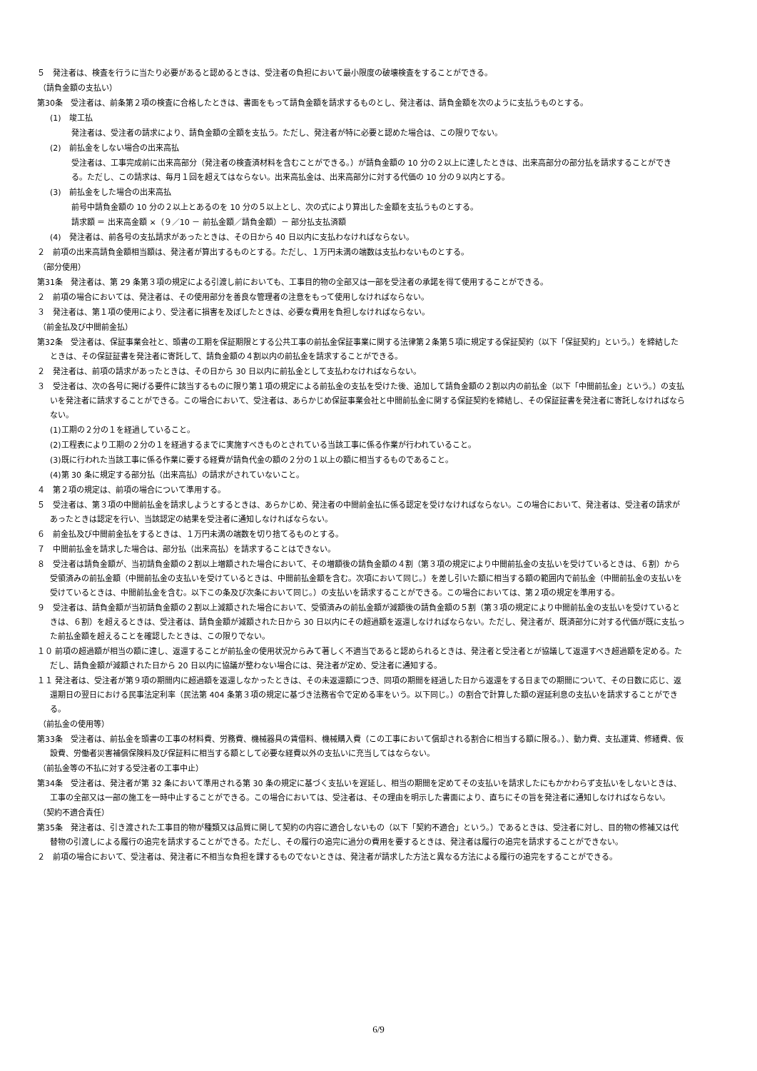５　発注者は、検査を行うに当たり必要があると認めるときは、受注者の負担において最小限度の破壊検査をすることができる。
（請負金額の支払い）
第30条　受注者は、前条第２項の検査に合格したときは、書面をもって請負金額を請求するものとし、発注者は、請負金額を次のように支払うものとする。
(1)　竣工払
発注者は、受注者の請求により、請負金額の全額を支払う。ただし、発注者が特に必要と認めた場合は、この限りでない。
(2)　前払金をしない場合の出来高払
受注者は、工事完成前に出来高部分（発注者の検査済材料を含むことができる。）が請負金額の 10 分の２以上に達したときは、出来高部分の部分払を請求することができる。ただし、この請求は、毎月１回を超えてはならない。出来高払金は、出来高部分に対する代価の 10 分の９以内とする。
(3)　前払金をした場合の出来高払
前号中請負金額の 10 分の２以上とあるのを 10 分の５以上とし、次の式により算出した金額を支払うものとする。
請求額 ＝ 出来高金額 ×（９／10 － 前払金額／請負金額）－ 部分払支払済額
(4)　発注者は、前各号の支払請求があったときは、その日から 40 日以内に支払わなければならない。
２　前項の出来高請負金額相当額は、発注者が算出するものとする。ただし、１万円未満の端数は支払わないものとする。
（部分使用）
第31条　発注者は、第 29 条第３項の規定による引渡し前においても、工事目的物の全部又は一部を受注者の承諾を得て使用することができる。
２　前項の場合においては、発注者は、その使用部分を善良な管理者の注意をもって使用しなければならない。
３　発注者は、第１項の使用により、受注者に損害を及ぼしたときは、必要な費用を負担しなければならない。
（前金払及び中間前金払）
第32条　受注者は、保証事業会社と、頭書の工期を保証期限とする公共工事の前払金保証事業に関する法律第２条第５項に規定する保証契約（以下「保証契約」という。）を締結したときは、その保証証書を発注者に寄託して、請負金額の４割以内の前払金を請求することができる。
２　発注者は、前項の請求があったときは、その日から 30 日以内に前払金として支払わなければならない。
３　受注者は、次の各号に掲げる要件に該当するものに限り第１項の規定による前払金の支払を受けた後、追加して請負金額の２割以内の前払金（以下「中間前払金」という。）の支払いを発注者に請求することができる。この場合において、受注者は、あらかじめ保証事業会社と中間前払金に関する保証契約を締結し、その保証証書を発注者に寄託しなければならない。
(1)工期の２分の１を経過していること。
(2)工程表により工期の２分の１を経過するまでに実施すべきものとされている当該工事に係る作業が行われていること。
(3)既に行われた当該工事に係る作業に要する経費が請負代金の額の２分の１以上の額に相当するものであること。
(4)第 30 条に規定する部分払（出来高払）の請求がされていないこと。
４　第２項の規定は、前項の場合について準用する。
５　受注者は、第３項の中間前払金を請求しようとするときは、あらかじめ、発注者の中間前金払に係る認定を受けなければならない。この場合において、発注者は、受注者の請求があったときは認定を行い、当該認定の結果を受注者に通知しなければならない。
６　前金払及び中間前金払をするときは、１万円未満の端数を切り捨てるものとする。
７　中間前払金を請求した場合は、部分払（出来高払）を請求することはできない。
８　受注者は請負金額が、当初請負金額の２割以上増額された場合において、その増額後の請負金額の４割（第３項の規定により中間前払金の支払いを受けているときは、６割）から受領済みの前払金額（中間前払金の支払いを受けているときは、中間前払金額を含む。次項において同じ。）を差し引いた額に相当する額の範囲内で前払金（中間前払金の支払いを受けているときは、中間前払金を含む。以下この条及び次条において同じ。）の支払いを請求することができる。この場合においては、第２項の規定を準用する。
９　受注者は、請負金額が当初請負金額の２割以上減額された場合において、受領済みの前払金額が減額後の請負金額の５割（第３項の規定により中間前払金の支払いを受けているときは、６割）を超えるときは、受注者は、請負金額が減額された日から 30 日以内にその超過額を返還しなければならない。ただし、発注者が、既済部分に対する代価が既に支払った前払金額を超えることを確認したときは、この限りでない。
１０ 前項の超過額が相当の額に達し、返還することが前払金の使用状況からみて著しく不適当であると認められるときは、発注者と受注者とが協議して返還すべき超過額を定める。ただし、請負金額が減額された日から 20 日以内に協議が整わない場合には、発注者が定め、受注者に通知する。
１１ 発注者は、受注者が第９項の期間内に超過額を返還しなかったときは、その未返還額につき、同項の期間を経過した日から返還をする日までの期間について、その日数に応じ、返還期日の翌日における民事法定利率（民法第 404 条第３項の規定に基づき法務省令で定める率をいう。以下同じ。）の割合で計算した額の遅延利息の支払いを請求することができる。
（前払金の使用等）
第33条　受注者は、前払金を頭書の工事の材料費、労務費、機械器具の賃借料、機械購入費（この工事において償却される割合に相当する額に限る。）、動力費、支払運賃、修繕費、仮設費、労働者災害補償保険料及び保証料に相当する額として必要な経費以外の支払いに充当してはならない。
（前払金等の不払に対する受注者の工事中止）
第34条　受注者は、発注者が第 32 条において準用される第 30 条の規定に基づく支払いを遅延し、相当の期間を定めてその支払いを請求したにもかかわらず支払いをしないときは、工事の全部又は一部の施工を一時中止することができる。この場合においては、受注者は、その理由を明示した書面により、直ちにその旨を発注者に通知しなければならない。
（契約不適合責任）
第35条　発注者は、引き渡された工事目的物が種類又は品質に関して契約の内容に適合しないもの（以下「契約不適合」という。）であるときは、受注者に対し、目的物の修補又は代替物の引渡しによる履行の追完を請求することができる。ただし、その履行の追完に過分の費用を要するときは、発注者は履行の追完を請求することができない。
２　前項の場合において、受注者は、発注者に不相当な負担を課するものでないときは、発注者が請求した方法と異なる方法による履行の追完をすることができる。
6/9